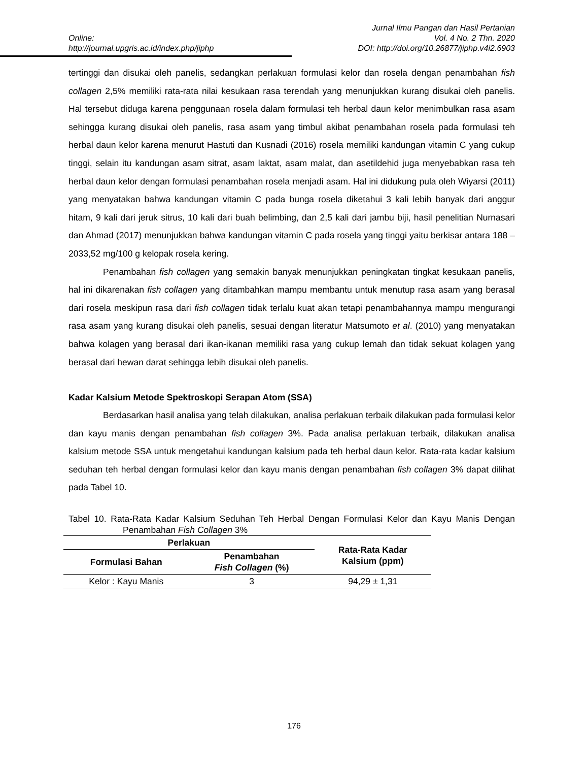Online:
http://journal.upgris.ac.id/index.php/jiphp
Jurnal Ilmu Pangan dan Hasil Pertanian
Vol. 4 No. 2 Thn. 2020
DOI: http://doi.org/10.26877/jiphp.v4i2.6903
tertinggi dan disukai oleh panelis, sedangkan perlakuan formulasi kelor dan rosela dengan penambahan fish collagen 2,5% memiliki rata-rata nilai kesukaan rasa terendah yang menunjukkan kurang disukai oleh panelis. Hal tersebut diduga karena penggunaan rosela dalam formulasi teh herbal daun kelor menimbulkan rasa asam sehingga kurang disukai oleh panelis, rasa asam yang timbul akibat penambahan rosela pada formulasi teh herbal daun kelor karena menurut Hastuti dan Kusnadi (2016) rosela memiliki kandungan vitamin C yang cukup tinggi, selain itu kandungan asam sitrat, asam laktat, asam malat, dan asetildehid juga menyebabkan rasa teh herbal daun kelor dengan formulasi penambahan rosela menjadi asam. Hal ini didukung pula oleh Wiyarsi (2011) yang menyatakan bahwa kandungan vitamin C pada bunga rosela diketahui 3 kali lebih banyak dari anggur hitam, 9 kali dari jeruk sitrus, 10 kali dari buah belimbing, dan 2,5 kali dari jambu biji, hasil penelitian Nurnasari dan Ahmad (2017) menunjukkan bahwa kandungan vitamin C pada rosela yang tinggi yaitu berkisar antara 188 – 2033,52 mg/100 g kelopak rosela kering.
Penambahan fish collagen yang semakin banyak menunjukkan peningkatan tingkat kesukaan panelis, hal ini dikarenakan fish collagen yang ditambahkan mampu membantu untuk menutup rasa asam yang berasal dari rosela meskipun rasa dari fish collagen tidak terlalu kuat akan tetapi penambahannya mampu mengurangi rasa asam yang kurang disukai oleh panelis, sesuai dengan literatur Matsumoto et al. (2010) yang menyatakan bahwa kolagen yang berasal dari ikan-ikanan memiliki rasa yang cukup lemah dan tidak sekuat kolagen yang berasal dari hewan darat sehingga lebih disukai oleh panelis.
Kadar Kalsium Metode Spektroskopi Serapan Atom (SSA)
Berdasarkan hasil analisa yang telah dilakukan, analisa perlakuan terbaik dilakukan pada formulasi kelor dan kayu manis dengan penambahan fish collagen 3%. Pada analisa perlakuan terbaik, dilakukan analisa kalsium metode SSA untuk mengetahui kandungan kalsium pada teh herbal daun kelor. Rata-rata kadar kalsium seduhan teh herbal dengan formulasi kelor dan kayu manis dengan penambahan fish collagen 3% dapat dilihat pada Tabel 10.
Tabel 10. Rata-Rata Kadar Kalsium Seduhan Teh Herbal Dengan Formulasi Kelor dan Kayu Manis Dengan Penambahan Fish Collagen 3%
| Perlakuan | | Rata-Rata Kadar Kalsium (ppm) |
| --- | --- | --- |
| Formulasi Bahan | Penambahan Fish Collagen (%) | |
| Kelor : Kayu Manis | 3 | 94,29 ± 1,31 |
176